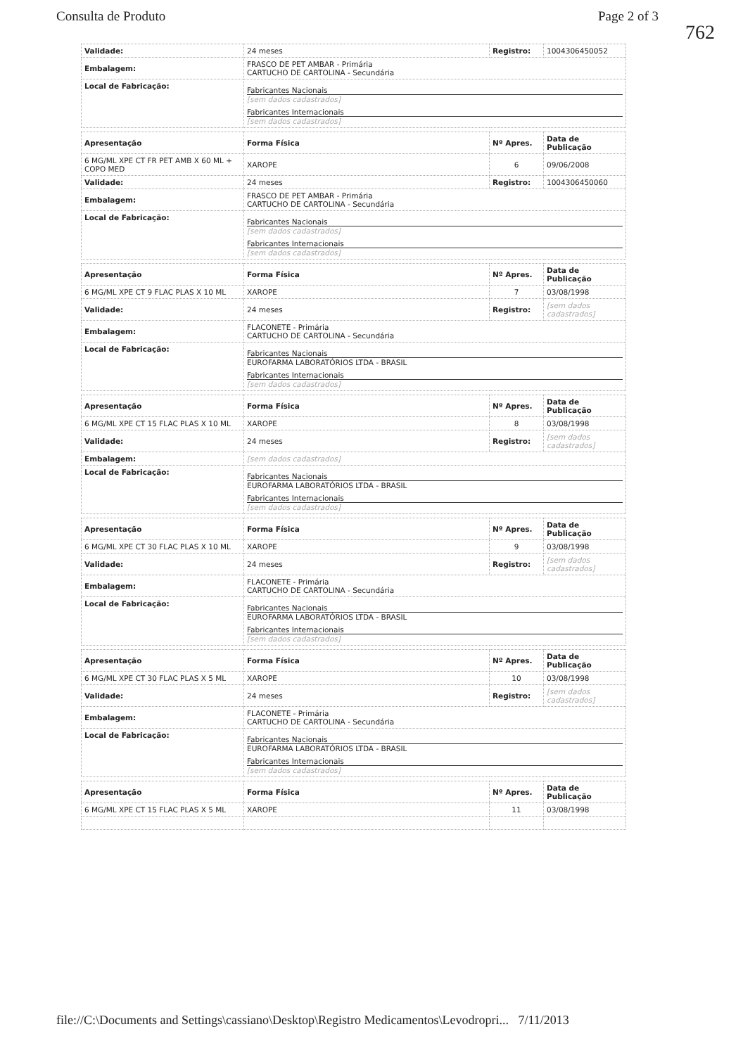Consulta de Produto Page 2 of 3
762
| Validade: | 24 meses | Registro: | 1004306450052 |
| Embalagem: | FRASCO DE PET AMBAR - Primária CARTUCHO DE CARTOLINA - Secundária | | |
| Local de Fabricação: | Fabricantes Nacionais [sem dados cadastrados] Fabricantes Internacionais [sem dados cadastrados] | | |
| Apresentação | Forma Física | Nº Apres. | Data de Publicação |
| --- | --- | --- | --- |
| 6 MG/ML XPE CT FR PET AMB X 60 ML + COPO MED | XAROPE | 6 | 09/06/2008 |
| Validade: | 24 meses | Registro: | 1004306450060 |
| Embalagem: | FRASCO DE PET AMBAR - Primária CARTUCHO DE CARTOLINA - Secundária | | |
| Local de Fabricação: | Fabricantes Nacionais [sem dados cadastrados] Fabricantes Internacionais [sem dados cadastrados] | | |
| Apresentação | Forma Física | Nº Apres. | Data de Publicação |
| --- | --- | --- | --- |
| 6 MG/ML XPE CT 9 FLAC PLAS X 10 ML | XAROPE | 7 | 03/08/1998 |
| Validade: | 24 meses | Registro: | [sem dados cadastrados] |
| Embalagem: | FLACONETE - Primária CARTUCHO DE CARTOLINA - Secundária | | |
| Local de Fabricação: | Fabricantes Nacionais EUROFARMA LABORATÓRIOS LTDA - BRASIL Fabricantes Internacionais [sem dados cadastrados] | | |
| Apresentação | Forma Física | Nº Apres. | Data de Publicação |
| --- | --- | --- | --- |
| 6 MG/ML XPE CT 15 FLAC PLAS X 10 ML | XAROPE | 8 | 03/08/1998 |
| Validade: | 24 meses | Registro: | [sem dados cadastrados] |
| Embalagem: | [sem dados cadastrados] | | |
| Local de Fabricação: | Fabricantes Nacionais EUROFARMA LABORATÓRIOS LTDA - BRASIL Fabricantes Internacionais [sem dados cadastrados] | | |
| Apresentação | Forma Física | Nº Apres. | Data de Publicação |
| --- | --- | --- | --- |
| 6 MG/ML XPE CT 30 FLAC PLAS X 10 ML | XAROPE | 9 | 03/08/1998 |
| Validade: | 24 meses | Registro: | [sem dados cadastrados] |
| Embalagem: | FLACONETE - Primária CARTUCHO DE CARTOLINA - Secundária | | |
| Local de Fabricação: | Fabricantes Nacionais EUROFARMA LABORATÓRIOS LTDA - BRASIL Fabricantes Internacionais [sem dados cadastrados] | | |
| Apresentação | Forma Física | Nº Apres. | Data de Publicação |
| --- | --- | --- | --- |
| 6 MG/ML XPE CT 30 FLAC PLAS X 5 ML | XAROPE | 10 | 03/08/1998 |
| Validade: | 24 meses | Registro: | [sem dados cadastrados] |
| Embalagem: | FLACONETE - Primária CARTUCHO DE CARTOLINA - Secundária | | |
| Local de Fabricação: | Fabricantes Nacionais EUROFARMA LABORATÓRIOS LTDA - BRASIL Fabricantes Internacionais [sem dados cadastrados] | | |
| Apresentação | Forma Física | Nº Apres. | Data de Publicação |
| --- | --- | --- | --- |
| 6 MG/ML XPE CT 15 FLAC PLAS X 5 ML | XAROPE | 11 | 03/08/1998 |
file://C:\Documents and Settings\cassiano\Desktop\Registro Medicamentos\Levodropri... 7/11/2013